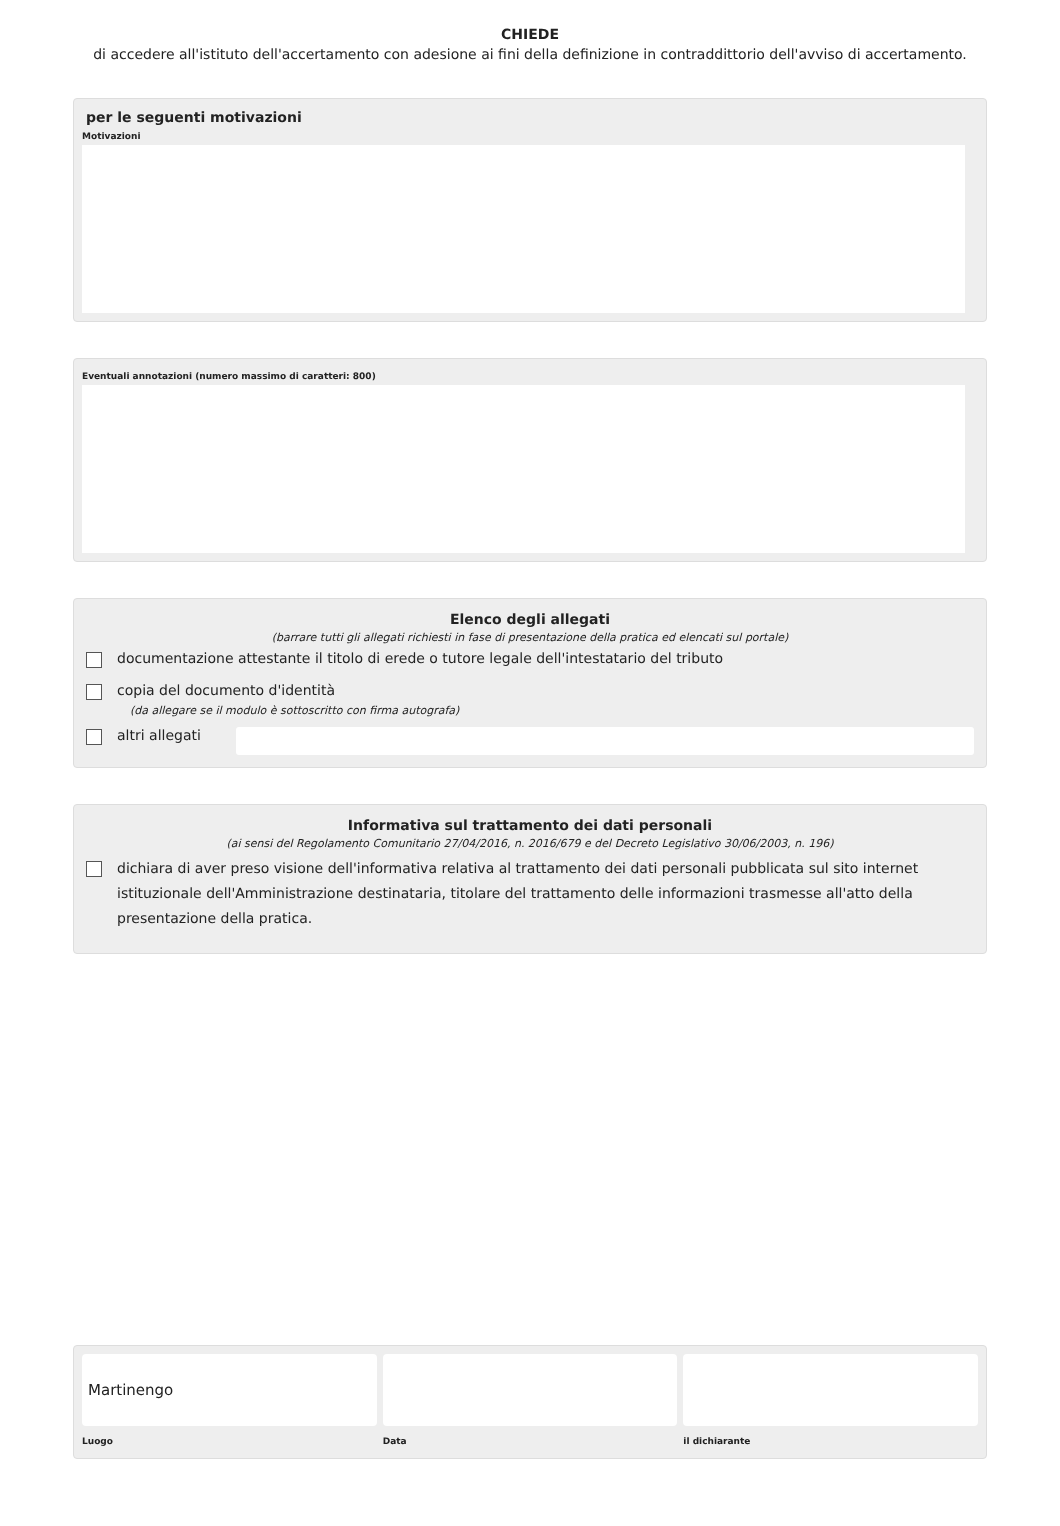CHIEDE
di accedere all'istituto dell'accertamento con adesione ai fini della definizione in contraddittorio dell'avviso di accertamento.
per le seguenti motivazioni
Motivazioni
Eventuali annotazioni (numero massimo di caratteri: 800)
Elenco degli allegati
(barrare tutti gli allegati richiesti in fase di presentazione della pratica ed elencati sul portale)
documentazione attestante il titolo di erede o tutore legale dell'intestatario del tributo
copia del documento d'identità
(da allegare se il modulo è sottoscritto con firma autografa)
altri allegati
Informativa sul trattamento dei dati personali
(ai sensi del Regolamento Comunitario 27/04/2016, n. 2016/679 e del Decreto Legislativo 30/06/2003, n. 196)
dichiara di aver preso visione dell'informativa relativa al trattamento dei dati personali pubblicata sul sito internet istituzionale dell'Amministrazione destinataria, titolare del trattamento delle informazioni trasmesse all'atto della presentazione della pratica.
Martinengo
Luogo
Data il dichiarante